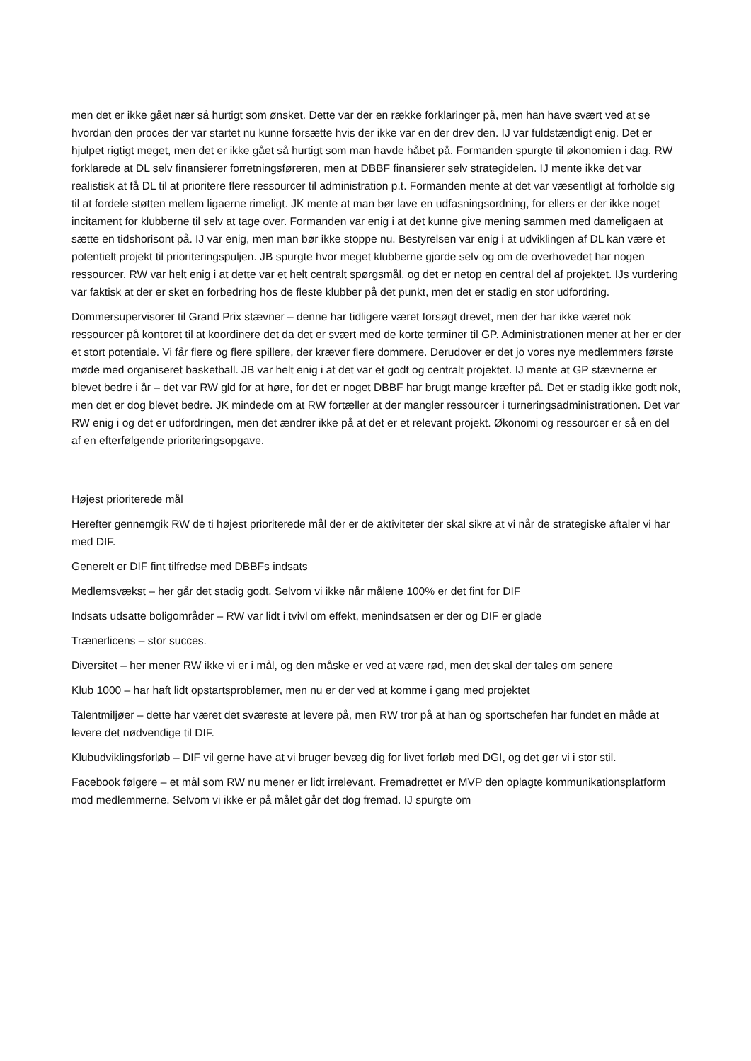men det er ikke gået nær så hurtigt som ønsket. Dette var der en række forklaringer på, men han have svært ved at se hvordan den proces der var startet nu kunne forsætte hvis der ikke var en der drev den. IJ var fuldstændigt enig. Det er hjulpet rigtigt meget, men det er ikke gået så hurtigt som man havde håbet på. Formanden spurgte til økonomien i dag. RW forklarede at DL selv finansierer forretningsføreren, men at DBBF finansierer selv strategidelen. IJ mente ikke det var realistisk at få DL til at prioritere flere ressourcer til administration p.t. Formanden mente at det var væsentligt at forholde sig til at fordele støtten mellem ligaerne rimeligt. JK mente at man bør lave en udfasningsordning, for ellers er der ikke noget incitament for klubberne til selv at tage over. Formanden var enig i at det kunne give mening sammen med dameligaen at sætte en tidshorisont på. IJ var enig, men man bør ikke stoppe nu. Bestyrelsen var enig i at udviklingen af DL kan være et potentielt projekt til prioriteringspuljen. JB spurgte hvor meget klubberne gjorde selv og om de overhovedet har nogen ressourcer. RW var helt enig i at dette var et helt centralt spørgsmål, og det er netop en central del af projektet. IJs vurdering var faktisk at der er sket en forbedring hos de fleste klubber på det punkt, men det er stadig en stor udfordring.
Dommersupervisorer til Grand Prix stævner – denne har tidligere været forsøgt drevet, men der har ikke været nok ressourcer på kontoret til at koordinere det da det er svært med de korte terminer til GP. Administrationen mener at her er der et stort potentiale. Vi får flere og flere spillere, der kræver flere dommere. Derudover er det jo vores nye medlemmers første møde med organiseret basketball. JB var helt enig i at det var et godt og centralt projektet. IJ mente at GP stævnerne er blevet bedre i år – det var RW gld for at høre, for det er noget DBBF har brugt mange kræfter på. Det er stadig ikke godt nok, men det er dog blevet bedre. JK mindede om at RW fortæller at der mangler ressourcer i turneringsadministrationen. Det var RW enig i og det er udfordringen, men det ændrer ikke på at det er et relevant projekt. Økonomi og ressourcer er så en del af en efterfølgende prioriteringsopgave.
Højest prioriterede mål
Herefter gennemgik RW de ti højest prioriterede mål der er de aktiviteter der skal sikre at vi når de strategiske aftaler vi har med DIF.
Generelt er DIF fint tilfredse med DBBFs indsats
Medlemsvækst – her går det stadig godt. Selvom vi ikke når målene 100% er det fint for DIF
Indsats udsatte boligområder – RW var lidt i tvivl om effekt, menindsatsen er der og DIF er glade
Trænerlicens – stor succes.
Diversitet – her mener RW ikke vi er i mål, og den måske er ved at være rød, men det skal der tales om senere
Klub 1000 – har haft lidt opstartsproblemer, men nu er der ved at komme i gang med projektet
Talentmiljøer – dette har været det sværeste at levere på, men RW tror på at han og sportschefen har fundet en måde at levere det nødvendige til DIF.
Klubudviklingsforløb – DIF vil gerne have at vi bruger bevæg dig for livet forløb med DGI, og det gør vi i stor stil.
Facebook følgere – et mål som RW nu mener er lidt irrelevant. Fremadrettet er MVP den oplagte kommunikationsplatform mod medlemmerne. Selvom vi ikke er på målet går det dog fremad. IJ spurgte om